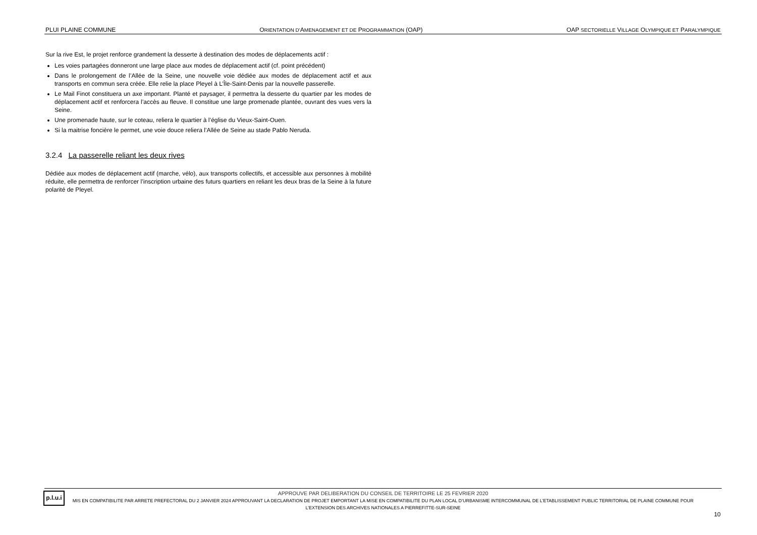PLUI PLAINE COMMUNE ORIENTATION D’AMENAGEMENT ET DE PROGRAMMATION (OAP) OAP SECTORIELLE VILLAGE OLYMPIQUE ET PARALYMPIQUE
Sur la rive Est, le projet renforce grandement la desserte à destination des modes de déplacements actif :
Les voies partagées donneront une large place aux modes de déplacement actif (cf. point précédent)
Dans le prolongement de l’Allée de la Seine, une nouvelle voie dédiée aux modes de déplacement actif et aux transports en commun sera créée. Elle relie la place Pleyel à L’Île-Saint-Denis par la nouvelle passerelle.
Le Mail Finot constituera un axe important. Planté et paysager, il permettra la desserte du quartier par les modes de déplacement actif et renforcera l’accès au fleuve. Il constitue une large promenade plantée, ouvrant des vues vers la Seine.
Une promenade haute, sur le coteau, reliera le quartier à l’église du Vieux-Saint-Ouen.
Si la maitrise foncière le permet, une voie douce reliera l’Allée de Seine au stade Pablo Neruda.
3.2.4 La passerelle reliant les deux rives
Dédiée aux modes de déplacement actif (marche, vélo), aux transports collectifs, et accessible aux personnes à mobilité réduite, elle permettra de renforcer l’inscription urbaine des futurs quartiers en reliant les deux bras de la Seine à la future polarité de Pleyel.
p.l.u.i
APPROUVE PAR DELIBERATION DU CONSEIL DE TERRITOIRE LE 25 FEVRIER 2020
MIS EN COMPATIBILITE PAR ARRETE PREFECTORAL DU 2 JANVIER 2024 APPROUVANT LA DECLARATION DE PROJET EMPORTANT LA MISE EN COMPATIBILITE DU PLAN LOCAL D’URBANISME INTERCOMMUNAL DE L’ETABLISSEMENT PUBLIC TERRITORIAL DE PLAINE COMMUNE POUR
L’EXTENSION DES ARCHIVES NATIONALES A PIERREFITTE-SUR-SEINE
10